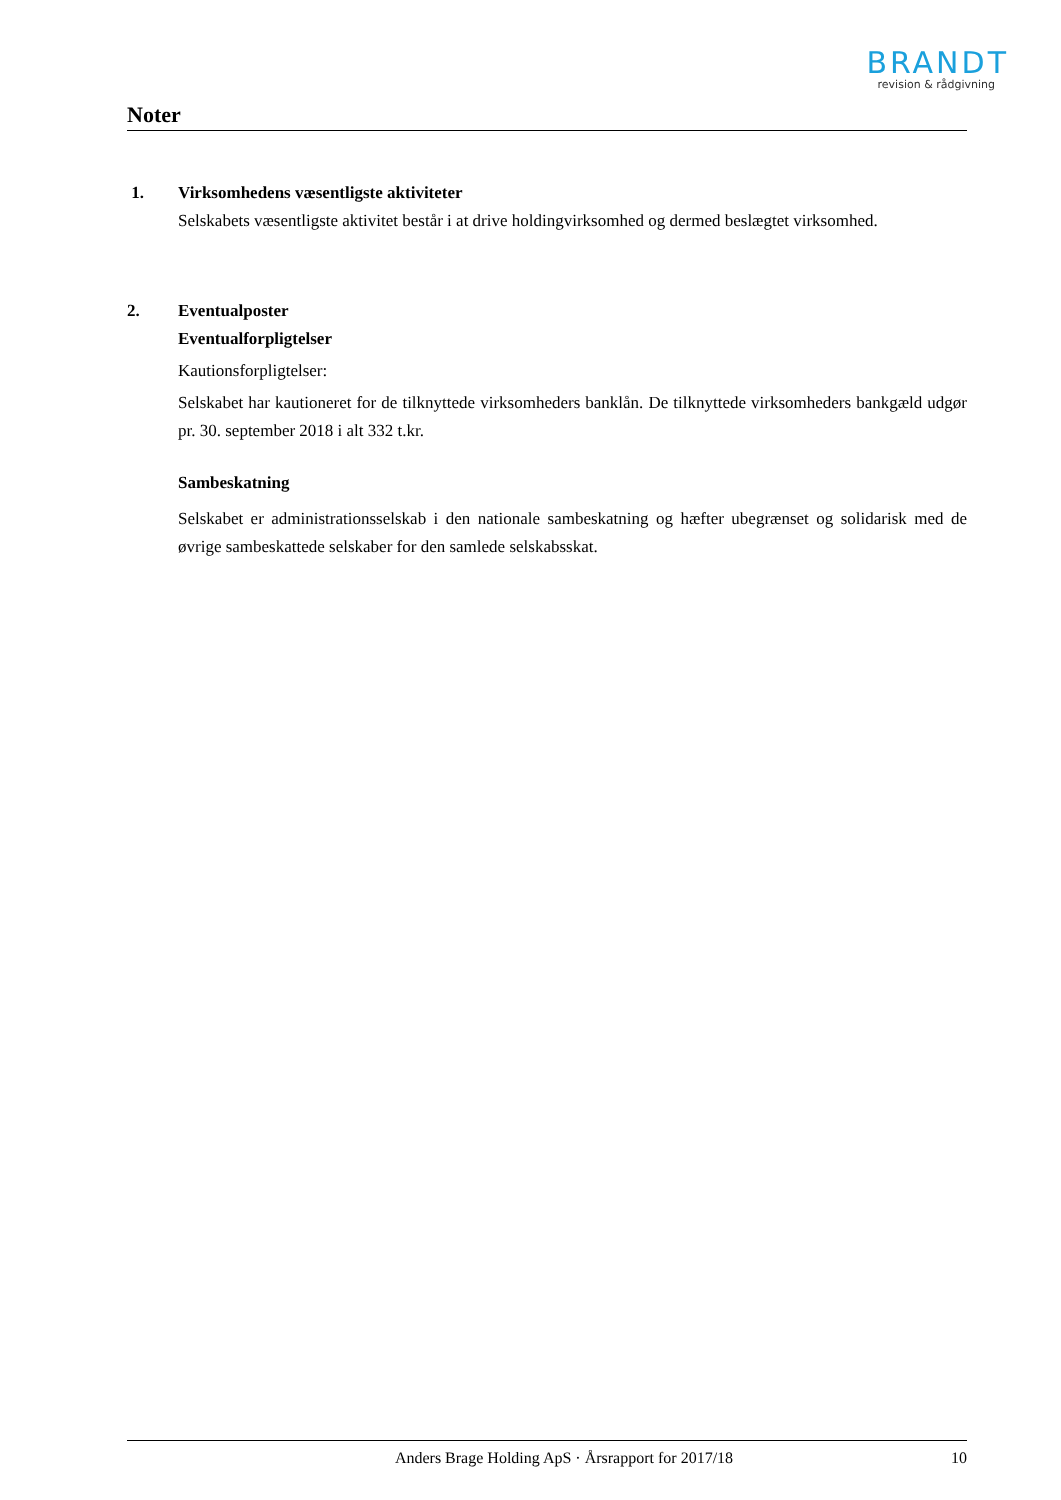BRANDT
revision & rådgivning
Noter
1. Virksomhedens væsentligste aktiviteter
Selskabets væsentligste aktivitet består i at drive holdingvirksomhed og dermed beslægtet virksomhed.
2. Eventualposter
Eventualforpligtelser
Kautionsforpligtelser:
Selskabet har kautioneret for de tilknyttede virksomheders banklån. De tilknyttede virksomheders bankgæld udgør pr. 30. september 2018 i alt 332 t.kr.
Sambeskatning
Selskabet er administrationsselskab i den nationale sambeskatning og hæfter ubegrænset og solidarisk med de øvrige sambeskattede selskaber for den samlede selskabsskat.
Anders Brage Holding ApS · Årsrapport for 2017/18
10